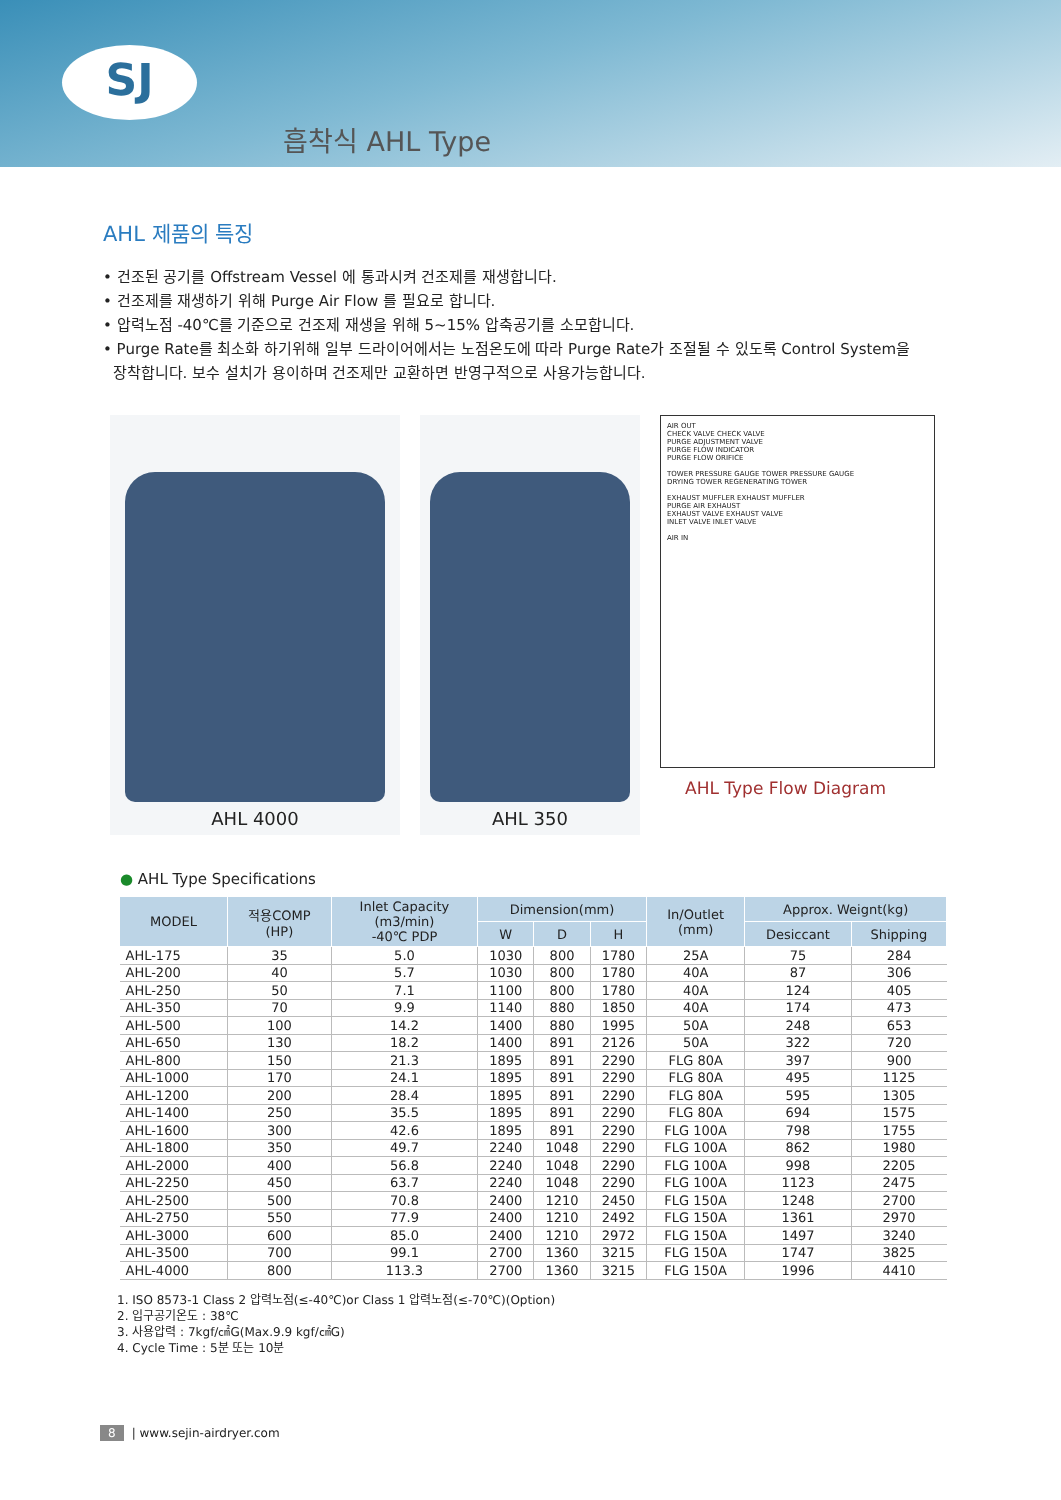SJ
흡착식 AHL Type
AHL 제품의 특징
• 건조된 공기를 Offstream Vessel 에 통과시켜 건조제를 재생합니다.
• 건조제를 재생하기 위해 Purge Air Flow 를 필요로 합니다.
• 압력노점 -40℃를 기준으로 건조제 재생을 위해 5~15% 압축공기를 소모합니다.
• Purge Rate를 최소화 하기위해 일부 드라이어에서는 노점온도에 따라 Purge Rate가 조절될 수 있도록 Control System을
장착합니다. 보수 설치가 용이하며 건조제만 교환하면 반영구적으로 사용가능합니다.
AHL 4000 AHL 350
AIR OUT
CHECK VALVE CHECK VALVE
PURGE ADJUSTMENT VALVE
PURGE FLOW INDICATOR
PURGE FLOW ORIFICE
TOWER PRESSURE GAUGE TOWER PRESSURE GAUGE
DRYING TOWER REGENERATING TOWER
EXHAUST MUFFLER EXHAUST MUFFLER
PURGE AIR EXHAUST
EXHAUST VALVE EXHAUST VALVE
INLET VALVE INLET VALVE
AIR IN
AHL Type Flow Diagram
● AHL Type Specifications
| MODEL | 적용COMP (HP) | Inlet Capacity (m3/min) -40℃ PDP | Dimension(mm) | | | In/Outlet (mm) | Approx. Weignt(kg) | |
| --- | --- | --- | --- | --- | --- | --- | --- | --- |
| | | | W | D | H | | Desiccant | Shipping |
| AHL-175 | 35 | 5.0 | 1030 | 800 | 1780 | 25A | 75 | 284 |
| AHL-200 | 40 | 5.7 | 1030 | 800 | 1780 | 40A | 87 | 306 |
| AHL-250 | 50 | 7.1 | 1100 | 800 | 1780 | 40A | 124 | 405 |
| AHL-350 | 70 | 9.9 | 1140 | 880 | 1850 | 40A | 174 | 473 |
| AHL-500 | 100 | 14.2 | 1400 | 880 | 1995 | 50A | 248 | 653 |
| AHL-650 | 130 | 18.2 | 1400 | 891 | 2126 | 50A | 322 | 720 |
| AHL-800 | 150 | 21.3 | 1895 | 891 | 2290 | FLG 80A | 397 | 900 |
| AHL-1000 | 170 | 24.1 | 1895 | 891 | 2290 | FLG 80A | 495 | 1125 |
| AHL-1200 | 200 | 28.4 | 1895 | 891 | 2290 | FLG 80A | 595 | 1305 |
| AHL-1400 | 250 | 35.5 | 1895 | 891 | 2290 | FLG 80A | 694 | 1575 |
| AHL-1600 | 300 | 42.6 | 1895 | 891 | 2290 | FLG 100A | 798 | 1755 |
| AHL-1800 | 350 | 49.7 | 2240 | 1048 | 2290 | FLG 100A | 862 | 1980 |
| AHL-2000 | 400 | 56.8 | 2240 | 1048 | 2290 | FLG 100A | 998 | 2205 |
| AHL-2250 | 450 | 63.7 | 2240 | 1048 | 2290 | FLG 100A | 1123 | 2475 |
| AHL-2500 | 500 | 70.8 | 2400 | 1210 | 2450 | FLG 150A | 1248 | 2700 |
| AHL-2750 | 550 | 77.9 | 2400 | 1210 | 2492 | FLG 150A | 1361 | 2970 |
| AHL-3000 | 600 | 85.0 | 2400 | 1210 | 2972 | FLG 150A | 1497 | 3240 |
| AHL-3500 | 700 | 99.1 | 2700 | 1360 | 3215 | FLG 150A | 1747 | 3825 |
| AHL-4000 | 800 | 113.3 | 2700 | 1360 | 3215 | FLG 150A | 1996 | 4410 |
1. ISO 8573-1 Class 2 압력노점(≤-40℃)or Class 1 압력노점(≤-70℃)(Option)
2. 입구공기온도 : 38℃
3. 사용압력 : 7kgf/㎠G(Max.9.9 kgf/㎠G)
4. Cycle Time : 5분 또는 10분
8 | www.sejin-airdryer.com